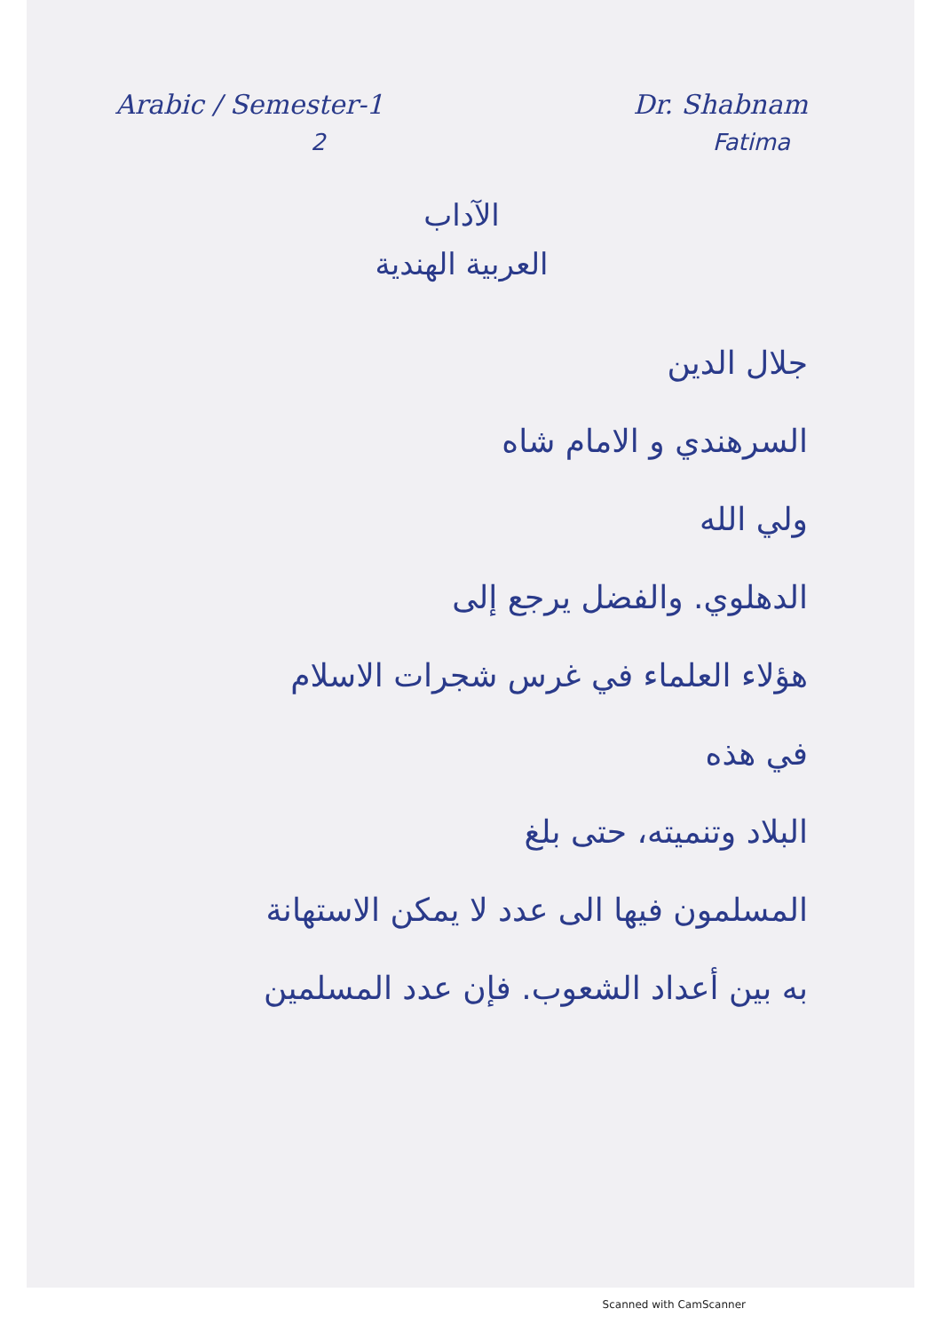Arabic / Semester-1 Dr. Shabnam
2 Fatima
الآداب
العربية الهندية
جلال الدين
السرهندي و الامام شاه
ولي الله
الدهلوي. والفضل يرجع إلى
هؤلاء العلماء في غرس شجرات الاسلام
في هذه
البلاد وتنميته، حتى بلغ
المسلمون فيها الى عدد لا يمكن الاستهانة
به بين أعداد الشعوب. فإن عدد المسلمين
Scanned with CamScanner